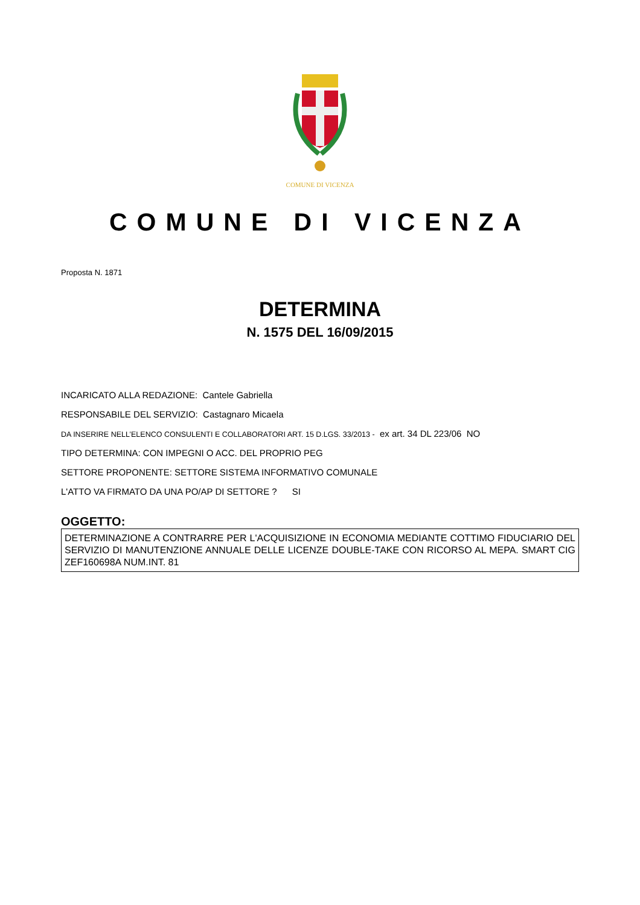COMUNE DI VICENZA
COMUNE DI VICENZA
Proposta N. 1871
DETERMINA
N. 1575 DEL 16/09/2015
INCARICATO ALLA REDAZIONE: Cantele Gabriella
RESPONSABILE DEL SERVIZIO: Castagnaro Micaela
DA INSERIRE NELL’ELENCO CONSULENTI E COLLABORATORI ART. 15 D.LGS. 33/2013 - ex art. 34 DL 223/06 NO
TIPO DETERMINA: CON IMPEGNI O ACC. DEL PROPRIO PEG
SETTORE PROPONENTE: SETTORE SISTEMA INFORMATIVO COMUNALE
L'ATTO VA FIRMATO DA UNA PO/AP DI SETTORE ? SI
OGGETTO:
DETERMINAZIONE A CONTRARRE PER L'ACQUISIZIONE IN ECONOMIA MEDIANTE COTTIMO FIDUCIARIO DEL SERVIZIO DI MANUTENZIONE ANNUALE DELLE LICENZE DOUBLE-TAKE CON RICORSO AL MEPA. SMART CIG ZEF160698A NUM.INT. 81